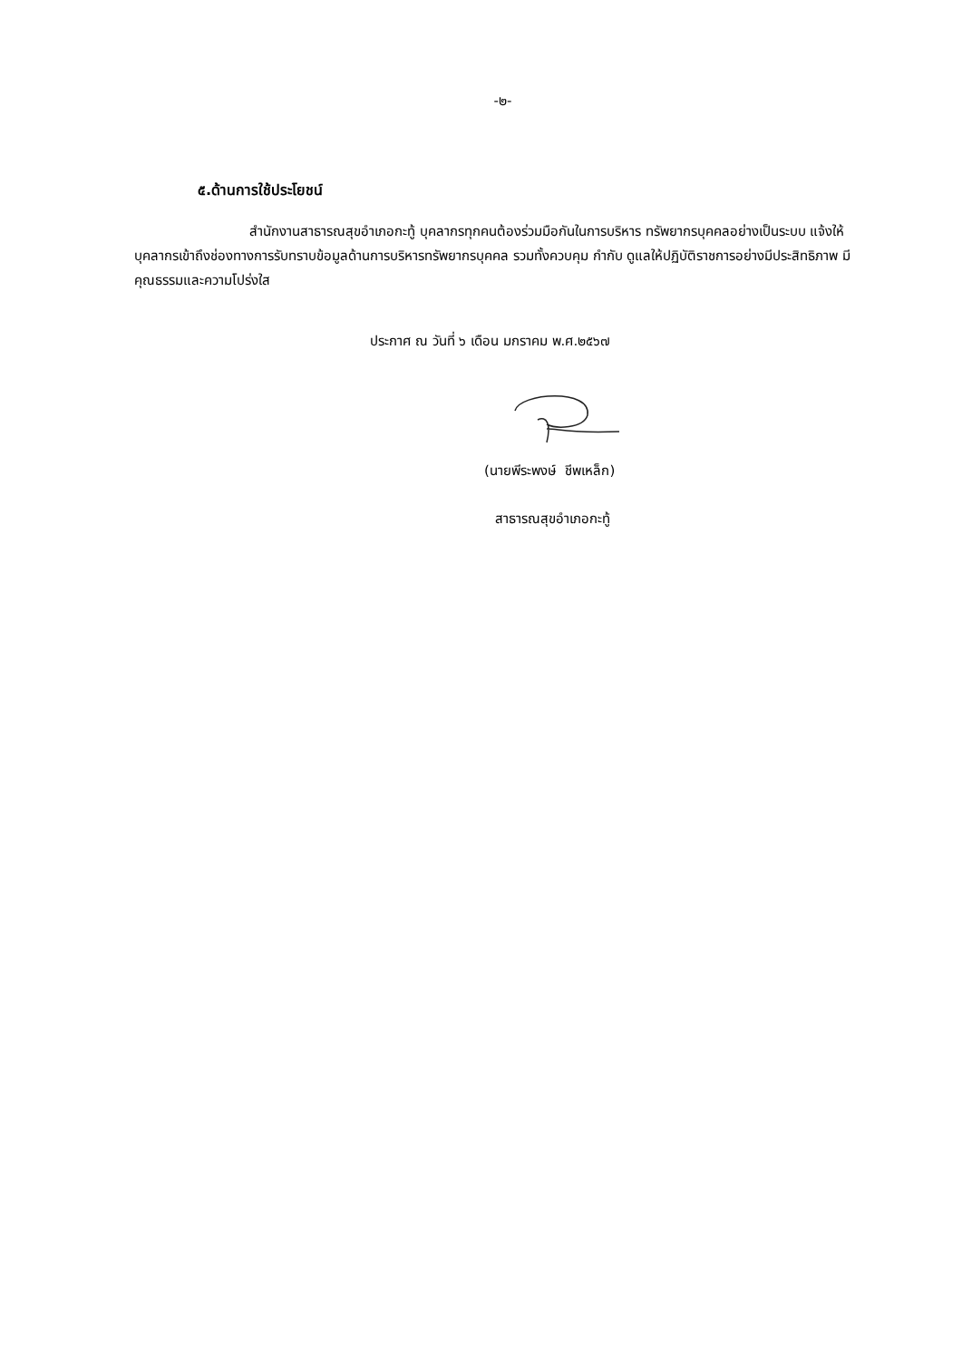-๒-
๕.ด้านการใช้ประโยชน์
สำนักงานสาธารณสุขอำเภอกะทู้ บุคลากรทุกคนต้องร่วมมือกันในการบริหาร ทรัพยากรบุคคลอย่างเป็นระบบ แจ้งให้บุคลากรเข้าถึงช่องทางการรับทราบข้อมูลด้านการบริหารทรัพยากรบุคคล รวมทั้งควบคุม กำกับ ดูแลให้ปฏิบัติราชการอย่างมีประสิทธิภาพ มีคุณธรรมและความโปร่งใส
ประกาศ ณ วันที่ ๖ เดือน มกราคม พ.ศ.๒๕๖๗
(นายพีระพงษ์ ชีพเหล็ก)
สาธารณสุขอำเภอกะทู้